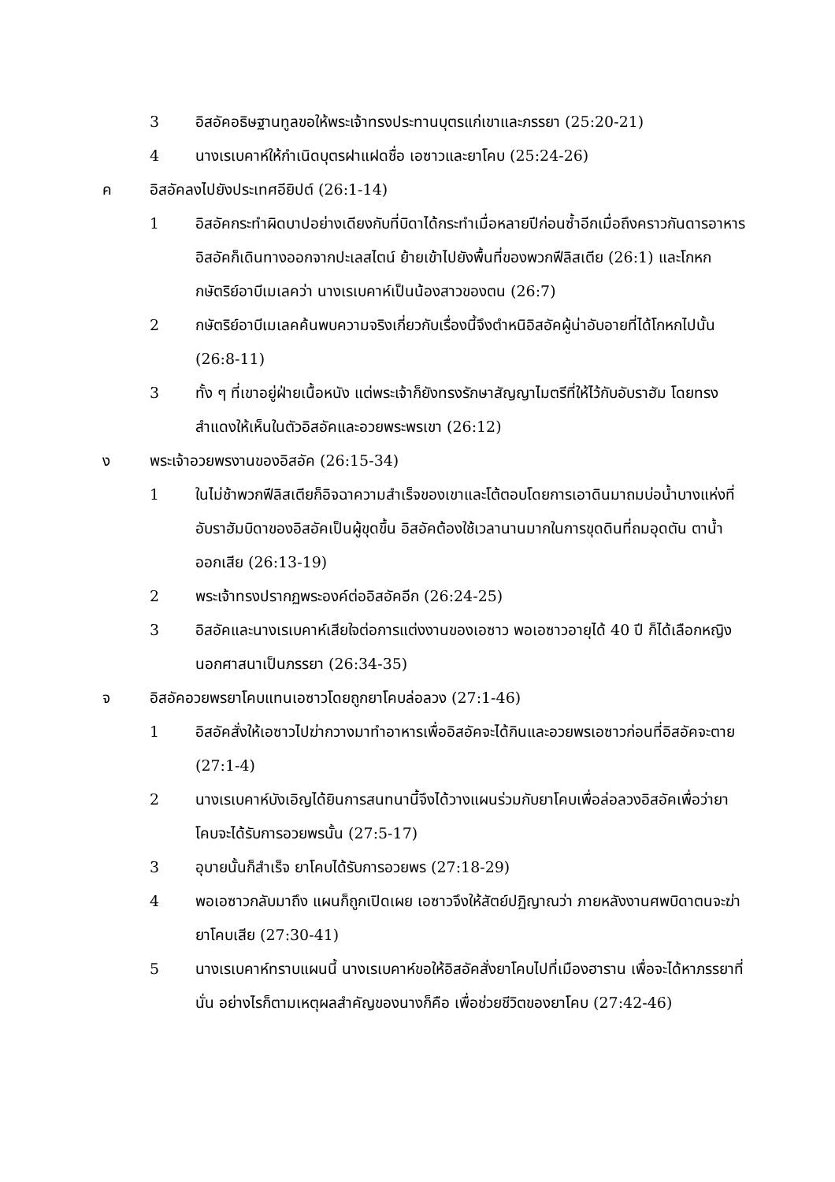3 อิสอัคอธิษฐานทูลขอให้พระเจ้าทรงประทานบุตรแก่เขาและภรรยา (25:20-21)
4 นางเรเบคาห์ให้กำเนิดบุตรฝาแฝดชื่อ เอซาวและยาโคบ (25:24-26)
ค อิสอัคลงไปยังประเทศอียิปต์ (26:1-14)
1 อิสอัคกระทำผิดบาปอย่างเดียงกับที่บิดาได้กระทำเมื่อหลายปีก่อนซ้ำอีกเมื่อถึงคราวกันดารอาหาร อิสอัคก็เดินทางออกจากปะเลสไตน์ ย้ายเข้าไปยังพื้นที่ของพวกฟีลิสเตีย (26:1) และโกหกกษัตริย์อาบีเมเลคว่า นางเรเบคาห์เป็นน้องสาวของตน (26:7)
2 กษัตริย์อาบีเมเลคค้นพบความจริงเกี่ยวกับเรื่องนี้จึงตำหนิอิสอัคผู้น่าอับอายที่ได้โกหกไปนั้น (26:8-11)
3 ทั้ง ๆ ที่เขาอยู่ฝ่ายเนื้อหนัง แต่พระเจ้าก็ยังทรงรักษาสัญญาไมตรีที่ให้ไว้กับอับราฮัม โดยทรงสำแดงให้เห็นในตัวอิสอัคและอวยพระพรเขา (26:12)
ง พระเจ้าอวยพรงานของอิสอัค (26:15-34)
1 ในไม่ช้าพวกฟีลิสเตียก็อิจฉาความสำเร็จของเขาและโต้ตอบโดยการเอาดินมาถมบ่อน้ำบางแห่งที่อับราฮัมบิดาของอิสอัคเป็นผู้ขุดขึ้น อิสอัคต้องใช้เวลานานมากในการขุดดินที่ถมอุดตัน ตาน้ำออกเสีย (26:13-19)
2 พระเจ้าทรงปรากฏพระองค์ต่ออิสอัคอีก (26:24-25)
3 อิสอัคและนางเรเบคาห์เสียใจต่อการแต่งงานของเอซาว พอเอซาวอายุได้ 40 ปี ก็ได้เลือกหญิงนอกศาสนาเป็นภรรยา (26:34-35)
จ อิสอัคอวยพรยาโคบแทนเอซาวโดยถูกยาโคบล่อลวง (27:1-46)
1 อิสอัคสั่งให้เอซาวไปฆ่ากวางมาทำอาหารเพื่ออิสอัคจะได้กินและอวยพรเอซาวก่อนที่อิสอัคจะตาย (27:1-4)
2 นางเรเบคาห์บังเอิญได้ยินการสนทนานี้จึงได้วางแผนร่วมกับยาโคบเพื่อล่อลวงอิสอัคเพื่อว่ายาโคบจะได้รับการอวยพรนั้น (27:5-17)
3 อุบายนั้นก็สำเร็จ ยาโคบได้รับการอวยพร (27:18-29)
4 พอเอซาวกลับมาถึง แผนก็ถูกเปิดเผย เอซาวจึงให้สัตย์ปฏิญาณว่า ภายหลังงานศพบิดาตนจะฆ่ายาโคบเสีย (27:30-41)
5 นางเรเบคาห์ทราบแผนนี้ นางเรเบคาห์ขอให้อิสอัคสั่งยาโคบไปที่เมืองฮาราน เพื่อจะได้หาภรรยาที่นั่น อย่างไรก็ตามเหตุผลสำคัญของนางก็คือ เพื่อช่วยชีวิตของยาโคบ (27:42-46)